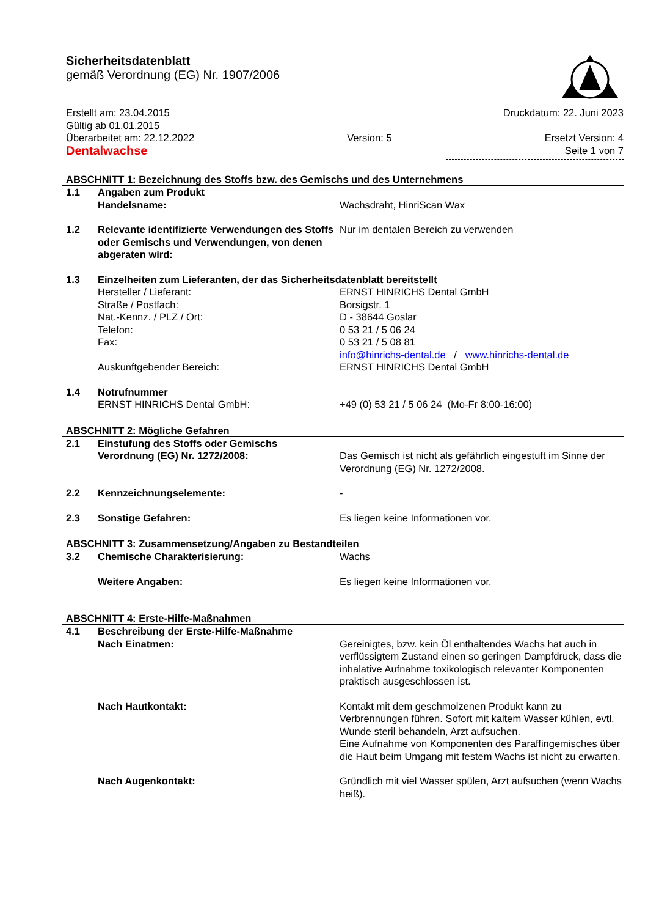Sicherheitsdatenblatt
gemäß Verordnung (EG) Nr. 1907/2006
Erstellt am: 23.04.2015 Druckdatum: 22. Juni 2023
Gültig ab 01.01.2015
Überarbeitet am: 22.12.2022 Version: 5 Ersetzt Version: 4
Dentalwachse Seite 1 von 7
ABSCHNITT 1: Bezeichnung des Stoffs bzw. des Gemischs und des Unternehmens
| 1.1 | Angaben zum Produkt | |
| | Handelsname: | Wachsdraht, HinriScan Wax |
| 1.2 | Relevante identifizierte Verwendungen des Stoffs oder Gemischs und Verwendungen, von denen abgeraten wird: | Nur im dentalen Bereich zu verwenden |
| 1.3 | Einzelheiten zum Lieferanten, der das Sicherheitsdatenblatt bereitstellt | |
| | Hersteller / Lieferant: | ERNST HINRICHS Dental GmbH |
| | Straße / Postfach: | Borsigstr. 1 |
| | Nat.-Kennz. / PLZ / Ort: | D - 38644 Goslar |
| | Telefon: | 0 53 21 / 5 06 24 |
| | Fax: | 0 53 21 / 5 08 81 |
| | | info@hinrichs-dental.de / www.hinrichs-dental.de |
| | Auskunftgebender Bereich: | ERNST HINRICHS Dental GmbH |
| 1.4 | Notrufnummer | |
| | ERNST HINRICHS Dental GmbH: | +49 (0) 53 21 / 5 06 24 (Mo-Fr 8:00-16:00) |
ABSCHNITT 2: Mögliche Gefahren
| 2.1 | Einstufung des Stoffs oder Gemischs | |
| | Verordnung (EG) Nr. 1272/2008: | Das Gemisch ist nicht als gefährlich eingestuft im Sinne der Verordnung (EG) Nr. 1272/2008. |
| 2.2 | Kennzeichnungselemente: | - |
| 2.3 | Sonstige Gefahren: | Es liegen keine Informationen vor. |
ABSCHNITT 3: Zusammensetzung/Angaben zu Bestandteilen
| 3.2 | Chemische Charakterisierung: | Wachs |
| | Weitere Angaben: | Es liegen keine Informationen vor. |
ABSCHNITT 4: Erste-Hilfe-Maßnahmen
| 4.1 | Beschreibung der Erste-Hilfe-Maßnahme | |
| | Nach Einatmen: | Gereinigtes, bzw. kein Öl enthaltendes Wachs hat auch in verflüssigtem Zustand einen so geringen Dampfdruck, dass die inhalative Aufnahme toxikologisch relevanter Komponenten praktisch ausgeschlossen ist. |
| | Nach Hautkontakt: | Kontakt mit dem geschmolzenen Produkt kann zu Verbrennungen führen. Sofort mit kaltem Wasser kühlen, evtl. Wunde steril behandeln, Arzt aufsuchen. Eine Aufnahme von Komponenten des Paraffingemisches über die Haut beim Umgang mit festem Wachs ist nicht zu erwarten. |
| | Nach Augenkontakt: | Gründlich mit viel Wasser spülen, Arzt aufsuchen (wenn Wachs heiß). |